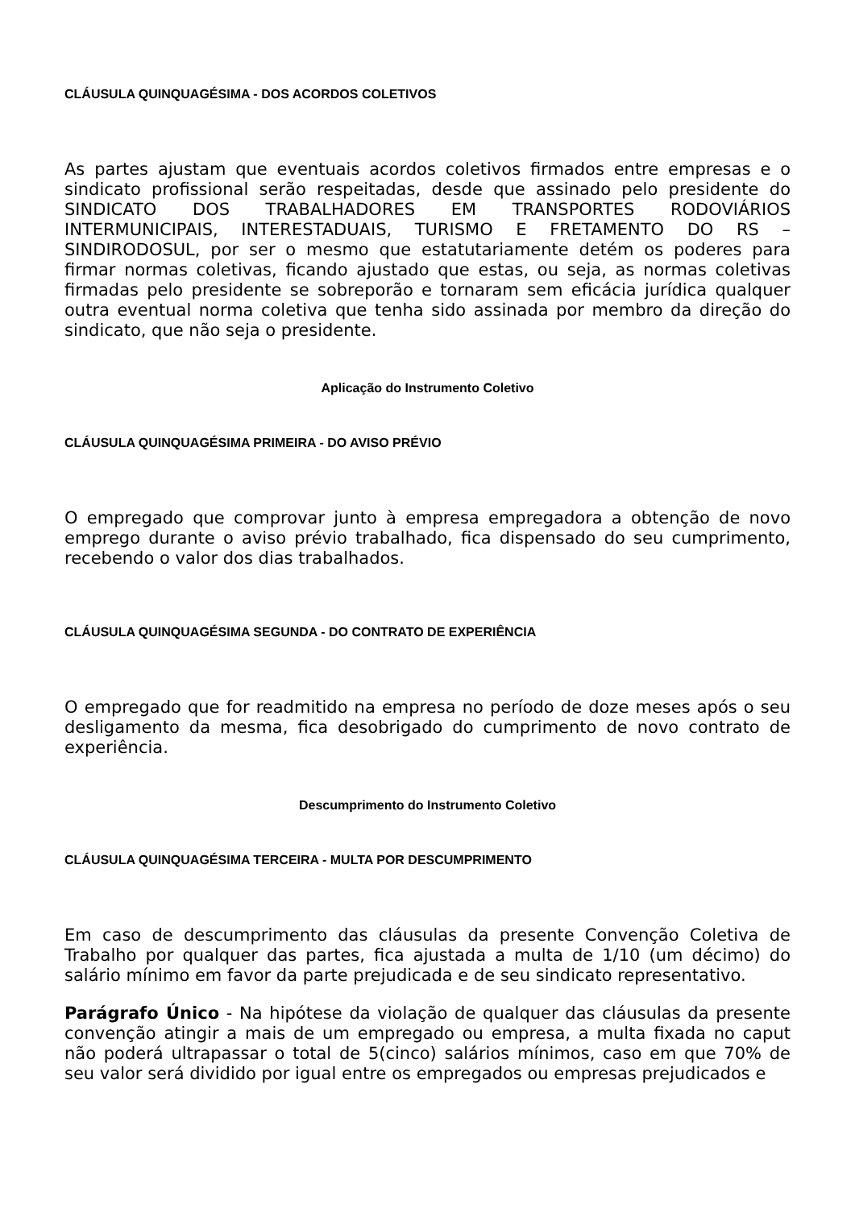CLÁUSULA QUINQUAGÉSIMA - DOS ACORDOS COLETIVOS
As partes ajustam que eventuais acordos coletivos firmados entre empresas e o sindicato profissional serão respeitadas, desde que assinado pelo presidente do SINDICATO DOS TRABALHADORES EM TRANSPORTES RODOVIÁRIOS INTERMUNICIPAIS, INTERESTADUAIS, TURISMO E FRETAMENTO DO RS – SINDIRODOSUL, por ser o mesmo que estatutariamente detém os poderes para firmar normas coletivas, ficando ajustado que estas, ou seja, as normas coletivas firmadas pelo presidente se sobreporão e tornaram sem eficácia jurídica qualquer outra eventual norma coletiva que tenha sido assinada por membro da direção do sindicato, que não seja o presidente.
Aplicação do Instrumento Coletivo
CLÁUSULA QUINQUAGÉSIMA PRIMEIRA - DO AVISO PRÉVIO
O empregado que comprovar junto à empresa empregadora a obtenção de novo emprego durante o aviso prévio trabalhado, fica dispensado do seu cumprimento, recebendo o valor dos dias trabalhados.
CLÁUSULA QUINQUAGÉSIMA SEGUNDA - DO CONTRATO DE EXPERIÊNCIA
O empregado que for readmitido na empresa no período de doze meses após o seu desligamento da mesma, fica desobrigado do cumprimento de novo contrato de experiência.
Descumprimento do Instrumento Coletivo
CLÁUSULA QUINQUAGÉSIMA TERCEIRA - MULTA POR DESCUMPRIMENTO
Em caso de descumprimento das cláusulas da presente Convenção Coletiva de Trabalho por qualquer das partes, fica ajustada a multa de 1/10 (um décimo) do salário mínimo em favor da parte prejudicada e de seu sindicato representativo.
Parágrafo Único - Na hipótese da violação de qualquer das cláusulas da presente convenção atingir a mais de um empregado ou empresa, a multa fixada no caput não poderá ultrapassar o total de 5(cinco) salários mínimos, caso em que 70% de seu valor será dividido por igual entre os empregados ou empresas prejudicados e